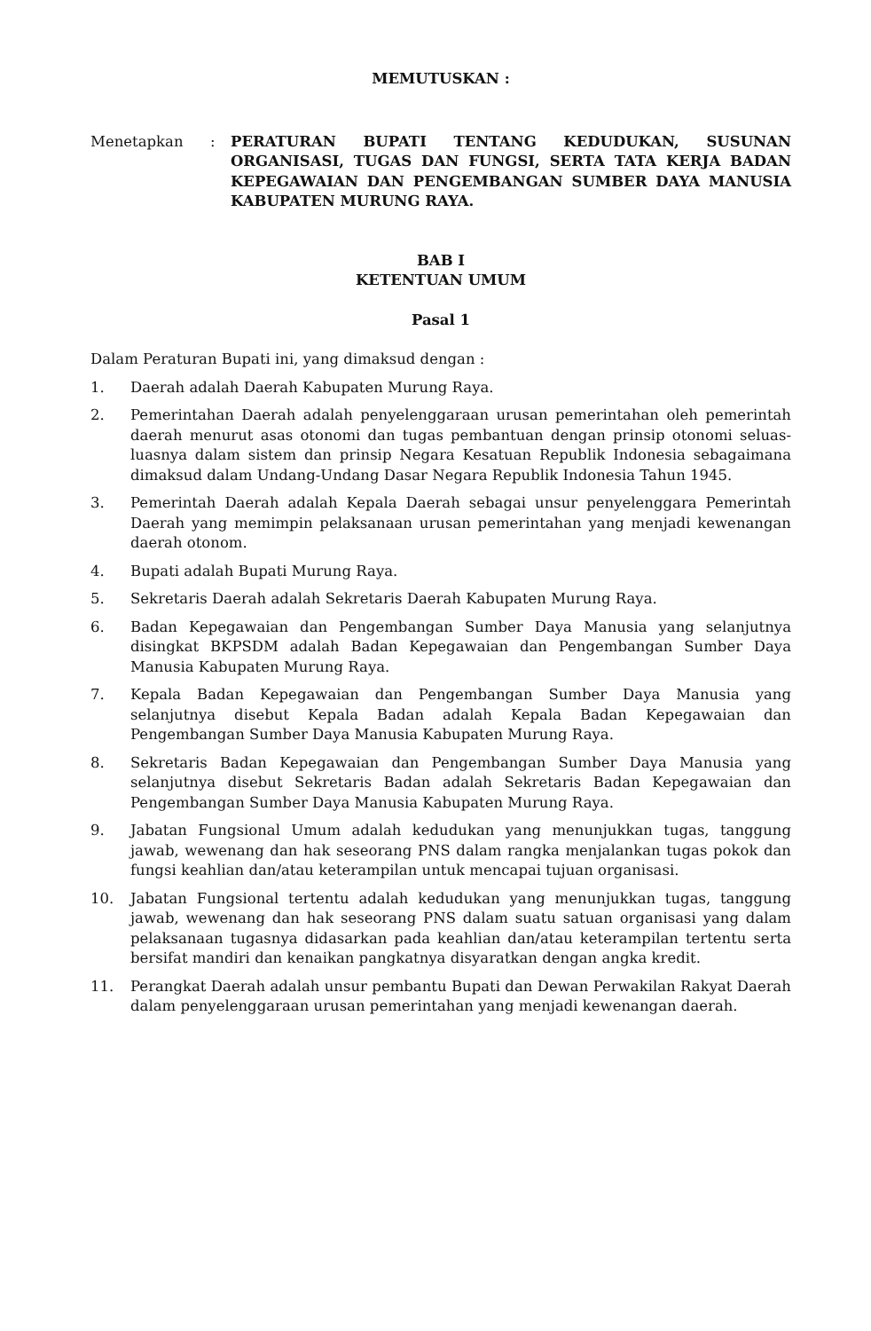MEMUTUSKAN :
Menetapkan : PERATURAN BUPATI TENTANG KEDUDUKAN, SUSUNAN ORGANISASI, TUGAS DAN FUNGSI, SERTA TATA KERJA BADAN KEPEGAWAIAN DAN PENGEMBANGAN SUMBER DAYA MANUSIA KABUPATEN MURUNG RAYA.
BAB I
KETENTUAN UMUM
Pasal 1
Dalam Peraturan Bupati ini, yang dimaksud dengan :
1. Daerah adalah Daerah Kabupaten Murung Raya.
2. Pemerintahan Daerah adalah penyelenggaraan urusan pemerintahan oleh pemerintah daerah menurut asas otonomi dan tugas pembantuan dengan prinsip otonomi seluas-luasnya dalam sistem dan prinsip Negara Kesatuan Republik Indonesia sebagaimana dimaksud dalam Undang-Undang Dasar Negara Republik Indonesia Tahun 1945.
3. Pemerintah Daerah adalah Kepala Daerah sebagai unsur penyelenggara Pemerintah Daerah yang memimpin pelaksanaan urusan pemerintahan yang menjadi kewenangan daerah otonom.
4. Bupati adalah Bupati Murung Raya.
5. Sekretaris Daerah adalah Sekretaris Daerah Kabupaten Murung Raya.
6. Badan Kepegawaian dan Pengembangan Sumber Daya Manusia yang selanjutnya disingkat BKPSDM adalah Badan Kepegawaian dan Pengembangan Sumber Daya Manusia Kabupaten Murung Raya.
7. Kepala Badan Kepegawaian dan Pengembangan Sumber Daya Manusia yang selanjutnya disebut Kepala Badan adalah Kepala Badan Kepegawaian dan Pengembangan Sumber Daya Manusia Kabupaten Murung Raya.
8. Sekretaris Badan Kepegawaian dan Pengembangan Sumber Daya Manusia yang selanjutnya disebut Sekretaris Badan adalah Sekretaris Badan Kepegawaian dan Pengembangan Sumber Daya Manusia Kabupaten Murung Raya.
9. Jabatan Fungsional Umum adalah kedudukan yang menunjukkan tugas, tanggung jawab, wewenang dan hak seseorang PNS dalam rangka menjalankan tugas pokok dan fungsi keahlian dan/atau keterampilan untuk mencapai tujuan organisasi.
10. Jabatan Fungsional tertentu adalah kedudukan yang menunjukkan tugas, tanggung jawab, wewenang dan hak seseorang PNS dalam suatu satuan organisasi yang dalam pelaksanaan tugasnya didasarkan pada keahlian dan/atau keterampilan tertentu serta bersifat mandiri dan kenaikan pangkatnya disyaratkan dengan angka kredit.
11. Perangkat Daerah adalah unsur pembantu Bupati dan Dewan Perwakilan Rakyat Daerah dalam penyelenggaraan urusan pemerintahan yang menjadi kewenangan daerah.